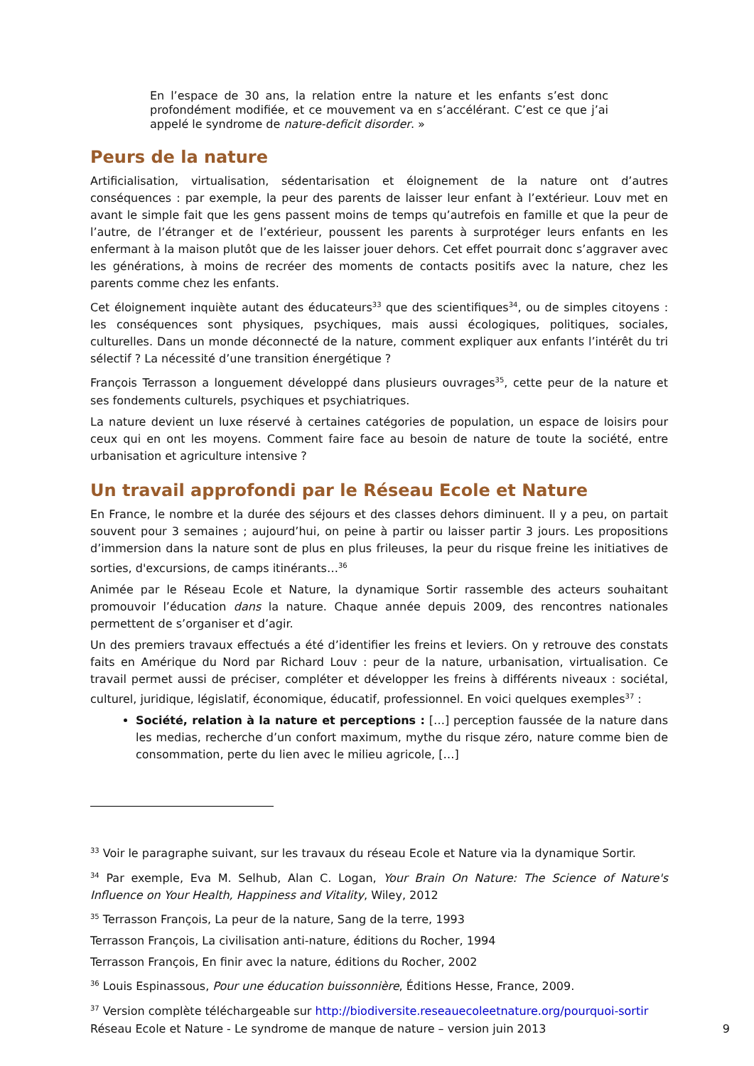En l’espace de 30 ans, la relation entre la nature et les enfants s’est donc profondément modifiée, et ce mouvement va en s’accélérant. C’est ce que j’ai appelé le syndrome de nature-deficit disorder. »
Peurs de la nature
Artificialisation, virtualisation, sédentarisation et éloignement de la nature ont d’autres conséquences : par exemple, la peur des parents de laisser leur enfant à l’extérieur. Louv met en avant le simple fait que les gens passent moins de temps qu’autrefois en famille et que la peur de l’autre, de l’étranger et de l’extérieur, poussent les parents à surprotéger leurs enfants en les enfermant à la maison plutôt que de les laisser jouer dehors. Cet effet pourrait donc s’aggraver avec les générations, à moins de recréer des moments de contacts positifs avec la nature, chez les parents comme chez les enfants.
Cet éloignement inquiète autant des éducateurs<sup>33</sup> que des scientifiques<sup>34</sup>, ou de simples citoyens : les conséquences sont physiques, psychiques, mais aussi écologiques, politiques, sociales, culturelles. Dans un monde déconnecté de la nature, comment expliquer aux enfants l’intérêt du tri sélectif ? La nécessité d’une transition énergétique ?
François Terrasson a longuement développé dans plusieurs ouvrages<sup>35</sup>, cette peur de la nature et ses fondements culturels, psychiques et psychiatriques.
La nature devient un luxe réservé à certaines catégories de population, un espace de loisirs pour ceux qui en ont les moyens. Comment faire face au besoin de nature de toute la société, entre urbanisation et agriculture intensive ?
Un travail approfondi par le Réseau Ecole et Nature
En France, le nombre et la durée des séjours et des classes dehors diminuent. Il y a peu, on partait souvent pour 3 semaines ; aujourd’hui, on peine à partir ou laisser partir 3 jours. Les propositions d’immersion dans la nature sont de plus en plus frileuses, la peur du risque freine les initiatives de sorties, d'excursions, de camps itinérants…<sup>36</sup>
Animée par le Réseau Ecole et Nature, la dynamique Sortir rassemble des acteurs souhaitant promouvoir l’éducation dans la nature. Chaque année depuis 2009, des rencontres nationales permettent de s’organiser et d’agir.
Un des premiers travaux effectués a été d’identifier les freins et leviers. On y retrouve des constats faits en Amérique du Nord par Richard Louv : peur de la nature, urbanisation, virtualisation. Ce travail permet aussi de préciser, compléter et développer les freins à différents niveaux : sociétal, culturel, juridique, législatif, économique, éducatif, professionnel. En voici quelques exemples<sup>37</sup> :
Société, relation à la nature et perceptions : […] perception faussée de la nature dans les medias, recherche d’un confort maximum, mythe du risque zéro, nature comme bien de consommation, perte du lien avec le milieu agricole, […]
<sup>33</sup> Voir le paragraphe suivant, sur les travaux du réseau Ecole et Nature via la dynamique Sortir.
<sup>34</sup> Par exemple, Eva M. Selhub, Alan C. Logan, Your Brain On Nature: The Science of Nature's Influence on Your Health, Happiness and Vitality, Wiley, 2012
<sup>35</sup> Terrasson François, La peur de la nature, Sang de la terre, 1993
Terrasson François, La civilisation anti-nature, éditions du Rocher, 1994
Terrasson François, En finir avec la nature, éditions du Rocher, 2002
<sup>36</sup> Louis Espinassous, Pour une éducation buissonnière, Éditions Hesse, France, 2009.
<sup>37</sup> Version complète téléchargeable sur http://biodiversite.reseauecoleetnature.org/pourquoi-sortir
Réseau Ecole et Nature - Le syndrome de manque de nature – version juin 2013 9